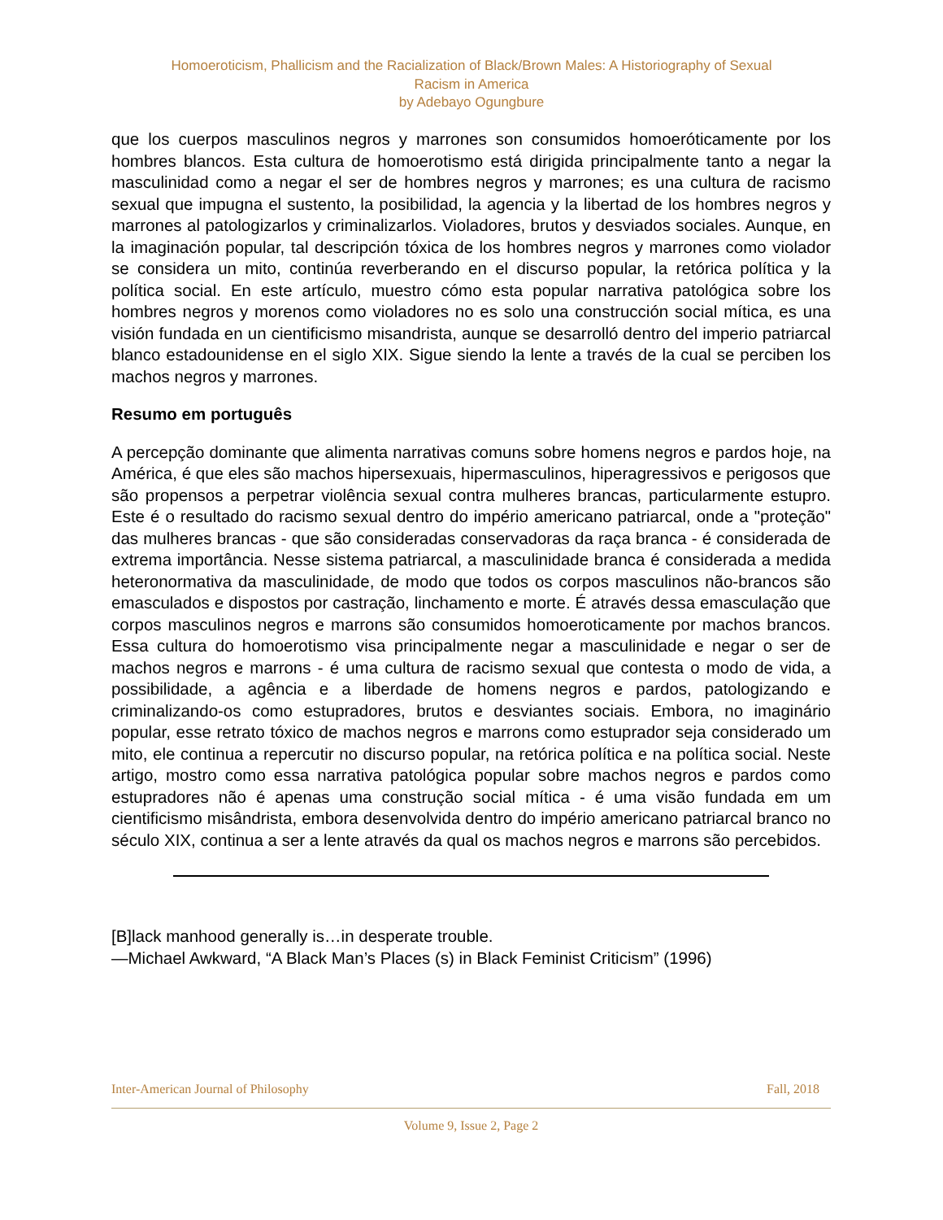Homoeroticism, Phallicism and the Racialization of Black/Brown Males: A Historiography of Sexual
Racism in America
by Adebayo Ogungbure
que los cuerpos masculinos negros y marrones son consumidos homoeróticamente por los hombres blancos. Esta cultura de homoerotismo está dirigida principalmente tanto a negar la masculinidad como a negar el ser de hombres negros y marrones; es una cultura de racismo sexual que impugna el sustento, la posibilidad, la agencia y la libertad de los hombres negros y marrones al patologizarlos y criminalizarlos. Violadores, brutos y desviados sociales. Aunque, en la imaginación popular, tal descripción tóxica de los hombres negros y marrones como violador se considera un mito, continúa reverberando en el discurso popular, la retórica política y la política social. En este artículo, muestro cómo esta popular narrativa patológica sobre los hombres negros y morenos como violadores no es solo una construcción social mítica, es una visión fundada en un cientificismo misandrista, aunque se desarrolló dentro del imperio patriarcal blanco estadounidense en el siglo XIX. Sigue siendo la lente a través de la cual se perciben los machos negros y marrones.
Resumo em português
A percepção dominante que alimenta narrativas comuns sobre homens negros e pardos hoje, na América, é que eles são machos hipersexuais, hipermasculinos, hiperagressivos e perigosos que são propensos a perpetrar violência sexual contra mulheres brancas, particularmente estupro. Este é o resultado do racismo sexual dentro do império americano patriarcal, onde a "proteção" das mulheres brancas - que são consideradas conservadoras da raça branca - é considerada de extrema importância. Nesse sistema patriarcal, a masculinidade branca é considerada a medida heteronormativa da masculinidade, de modo que todos os corpos masculinos não-brancos são emasculados e dispostos por castração, linchamento e morte. É através dessa emasculação que corpos masculinos negros e marrons são consumidos homoeroticamente por machos brancos. Essa cultura do homoerotismo visa principalmente negar a masculinidade e negar o ser de machos negros e marrons - é uma cultura de racismo sexual que contesta o modo de vida, a possibilidade, a agência e a liberdade de homens negros e pardos, patologizando e criminalizando-os como estupradores, brutos e desviantes sociais. Embora, no imaginário popular, esse retrato tóxico de machos negros e marrons como estuprador seja considerado um mito, ele continua a repercutir no discurso popular, na retórica política e na política social. Neste artigo, mostro como essa narrativa patológica popular sobre machos negros e pardos como estupradores não é apenas uma construção social mítica - é uma visão fundada em um cientificismo misândrista, embora desenvolvida dentro do império americano patriarcal branco no século XIX, continua a ser a lente através da qual os machos negros e marrons são percebidos.
[B]lack manhood generally is…in desperate trouble.
—Michael Awkward, “A Black Man’s Places (s) in Black Feminist Criticism” (1996)
Inter-American Journal of Philosophy Fall, 2018
Volume 9, Issue 2, Page 2